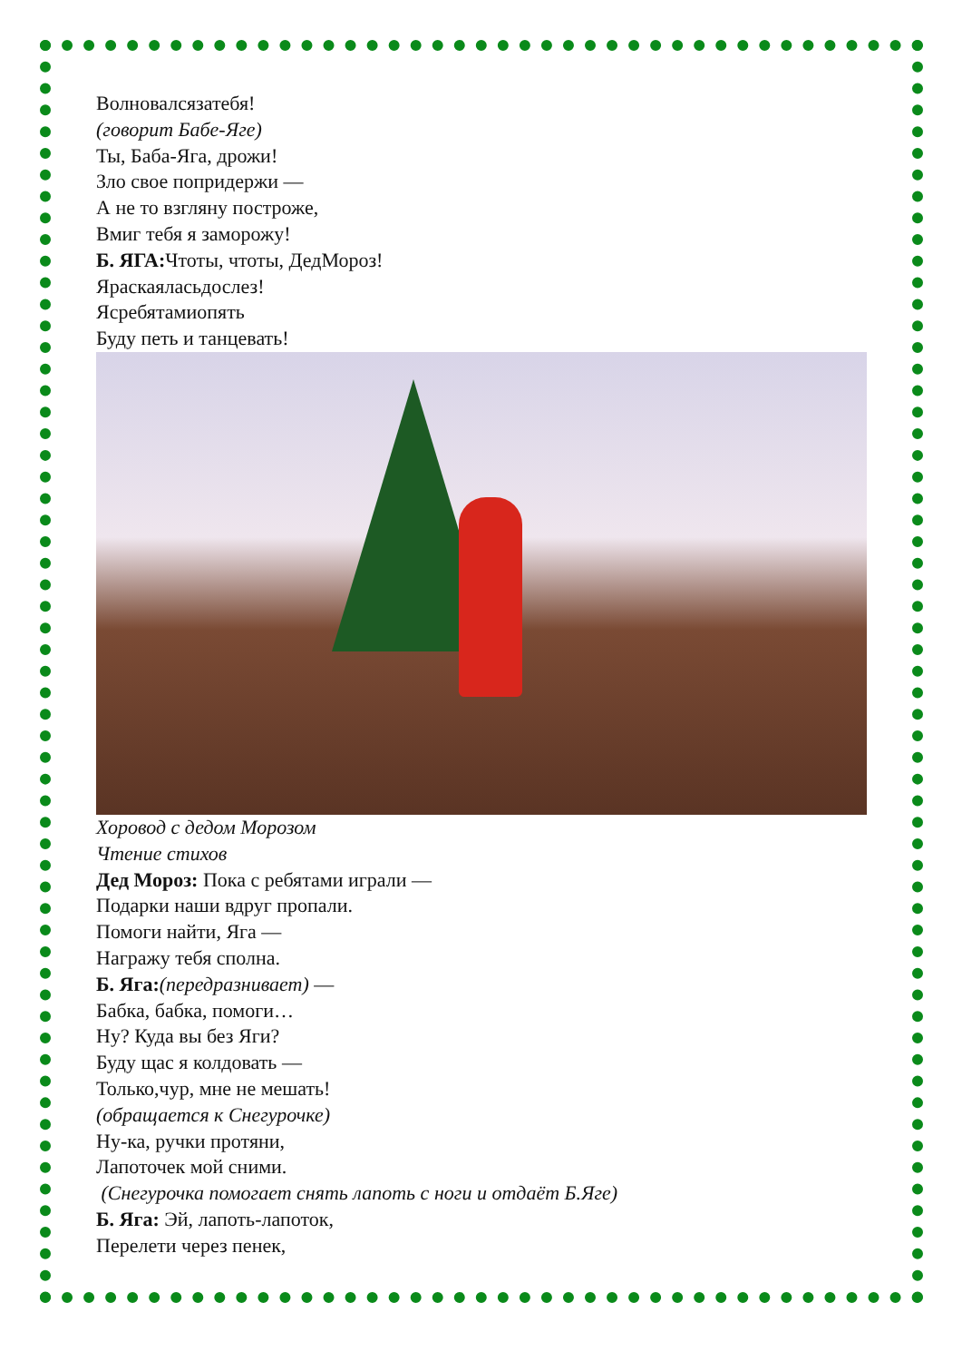Волновалсязатебя!
(говорит Бабе-Яге)
Ты, Баба-Яга, дрожи!
Зло свое попридержи —
А не то взгляну построже,
Вмиг тебя я заморожу!
Б. ЯГА: Чтоты, чтоты, ДедМороз!
Яраскаяласьдослез!
Ясребятамиопять
Буду петь и танцевать!
Хоровод с дедом Морозом
Чтение стихов
Дед Мороз: Пока с ребятами играли —
Подарки наши вдруг пропали.
Помоги найти, Яга —
Награжу тебя сполна.
Б. Яга:(передразнивает) —
Бабка, бабка, помоги…
Ну? Куда вы без Яги?
Буду щас я колдовать —
Только,чур, мне не мешать!
(обращается к Снегурочке)
Ну-ка, ручки протяни,
Лапоточек мой сними.
(Снегурочка помогает снять лапоть с ноги и отдаёт Б.Яге)
Б. Яга: Эй, лапоть-лапоток,
Перелети через пенек,